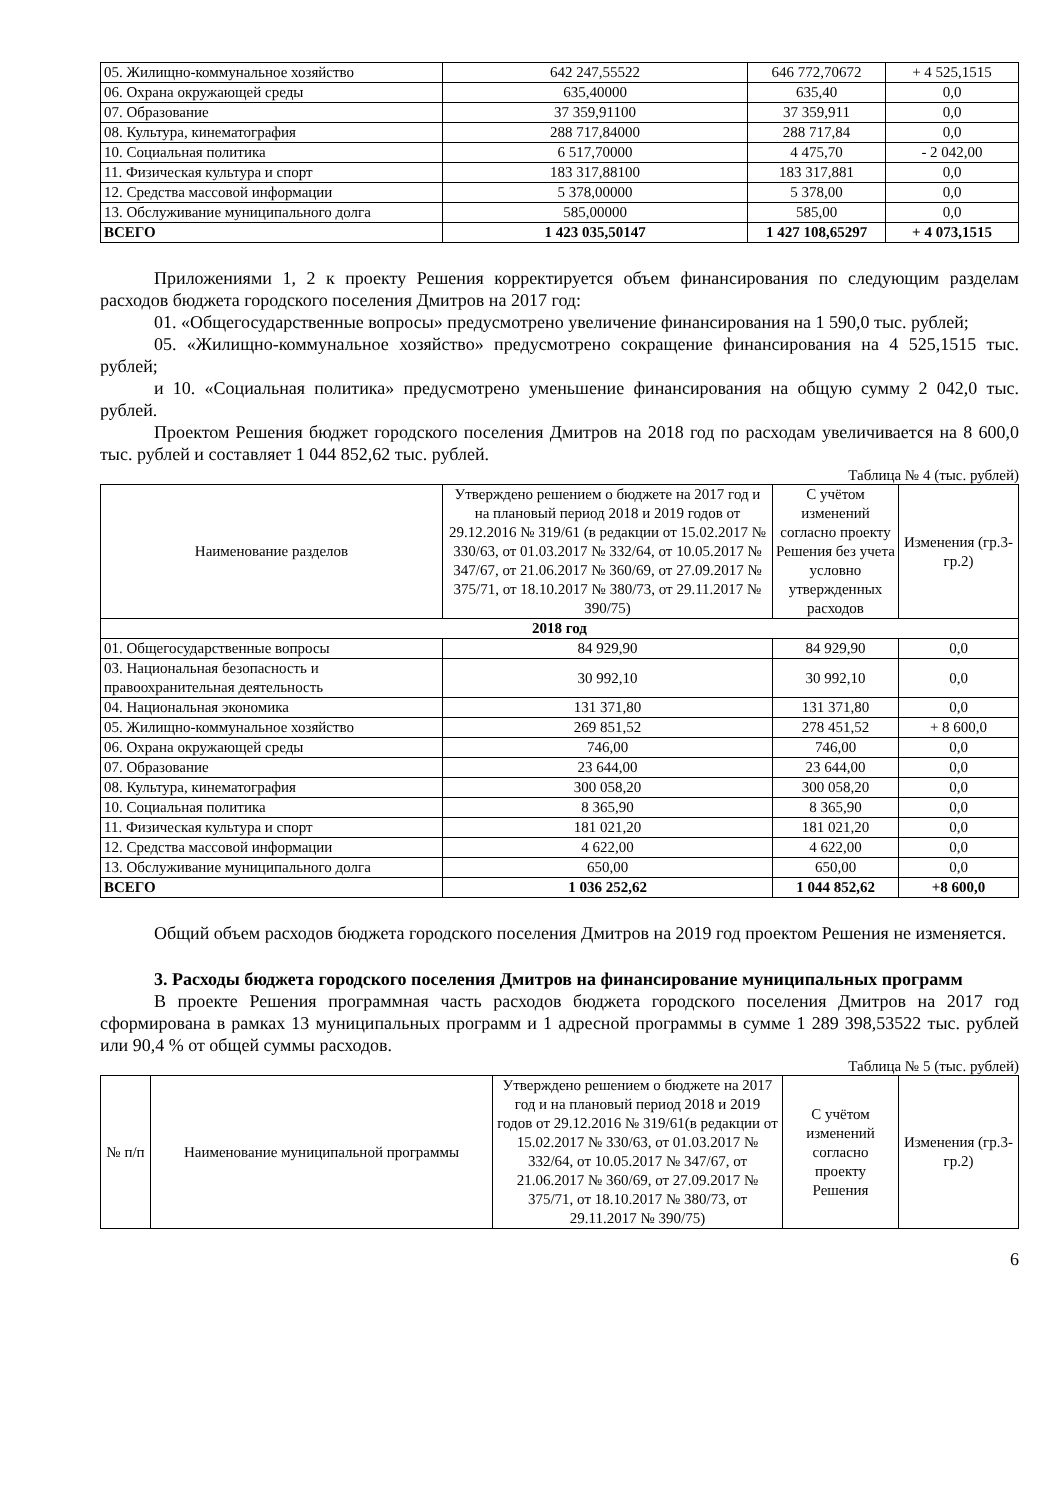| 05. Жилищно-коммунальное хозяйство | 642 247,55522 | 646 772,70672 | + 4 525,1515 |
| 06. Охрана окружающей среды | 635,40000 | 635,40 | 0,0 |
| 07. Образование | 37 359,91100 | 37 359,911 | 0,0 |
| 08. Культура, кинематография | 288 717,84000 | 288 717,84 | 0,0 |
| 10. Социальная политика | 6 517,70000 | 4 475,70 | - 2 042,00 |
| 11. Физическая культура и спорт | 183 317,88100 | 183 317,881 | 0,0 |
| 12. Средства массовой информации | 5 378,00000 | 5 378,00 | 0,0 |
| 13. Обслуживание муниципального долга | 585,00000 | 585,00 | 0,0 |
| ВСЕГО | 1 423 035,50147 | 1 427 108,65297 | + 4 073,1515 |
Приложениями 1, 2 к проекту Решения корректируется объем финансирования по следующим разделам расходов бюджета городского поселения Дмитров на 2017 год:
01. «Общегосударственные вопросы» предусмотрено увеличение финансирования на 1 590,0 тыс. рублей;
05. «Жилищно-коммунальное хозяйство» предусмотрено сокращение финансирования на 4 525,1515 тыс. рублей;
и 10. «Социальная политика» предусмотрено уменьшение финансирования на общую сумму 2 042,0 тыс. рублей.
Проектом Решения бюджет городского поселения Дмитров на 2018 год по расходам увеличивается на 8 600,0 тыс. рублей и составляет 1 044 852,62 тыс. рублей.
Таблица № 4 (тыс. рублей)
| Наименование разделов | Утверждено решением о бюджете на 2017 год и на плановый период 2018 и 2019 годов от 29.12.2016 № 319/61 (в редакции от 15.02.2017 № 330/63, от 01.03.2017 № 332/64, от 10.05.2017 № 347/67, от 21.06.2017 № 360/69, от 27.09.2017 № 375/71, от 18.10.2017 № 380/73, от 29.11.2017 № 390/75) | С учётом изменений согласно проекту Решения без учета условно утвержденных расходов | Изменения (гр.3-гр.2) |
| --- | --- | --- | --- |
| 2018 год | | | |
| 01. Общегосударственные вопросы | 84 929,90 | 84 929,90 | 0,0 |
| 03. Национальная безопасность и правоохранительная деятельность | 30 992,10 | 30 992,10 | 0,0 |
| 04. Национальная экономика | 131 371,80 | 131 371,80 | 0,0 |
| 05. Жилищно-коммунальное хозяйство | 269 851,52 | 278 451,52 | + 8 600,0 |
| 06. Охрана окружающей среды | 746,00 | 746,00 | 0,0 |
| 07. Образование | 23 644,00 | 23 644,00 | 0,0 |
| 08. Культура, кинематография | 300 058,20 | 300 058,20 | 0,0 |
| 10. Социальная политика | 8 365,90 | 8 365,90 | 0,0 |
| 11. Физическая культура и спорт | 181 021,20 | 181 021,20 | 0,0 |
| 12. Средства массовой информации | 4 622,00 | 4 622,00 | 0,0 |
| 13. Обслуживание муниципального долга | 650,00 | 650,00 | 0,0 |
| ВСЕГО | 1 036 252,62 | 1 044 852,62 | +8 600,0 |
Общий объем расходов бюджета городского поселения Дмитров на 2019 год проектом Решения не изменяется.
3. Расходы бюджета городского поселения Дмитров на финансирование муниципальных программ
В проекте Решения программная часть расходов бюджета городского поселения Дмитров на 2017 год сформирована в рамках 13 муниципальных программ и 1 адресной программы в сумме 1 289 398,53522 тыс. рублей или 90,4 % от общей суммы расходов.
Таблица № 5 (тыс. рублей)
| № п/п | Наименование муниципальной программы | Утверждено решением о бюджете на 2017 год и на плановый период 2018 и 2019 годов от 29.12.2016 № 319/61(в редакции от 15.02.2017 № 330/63, от 01.03.2017 № 332/64, от 10.05.2017 № 347/67, от 21.06.2017 № 360/69, от 27.09.2017 № 375/71, от 18.10.2017 № 380/73, от 29.11.2017 № 390/75) | С учётом изменений согласно проекту Решения | Изменения (гр.3-гр.2) |
| --- | --- | --- | --- | --- |
6